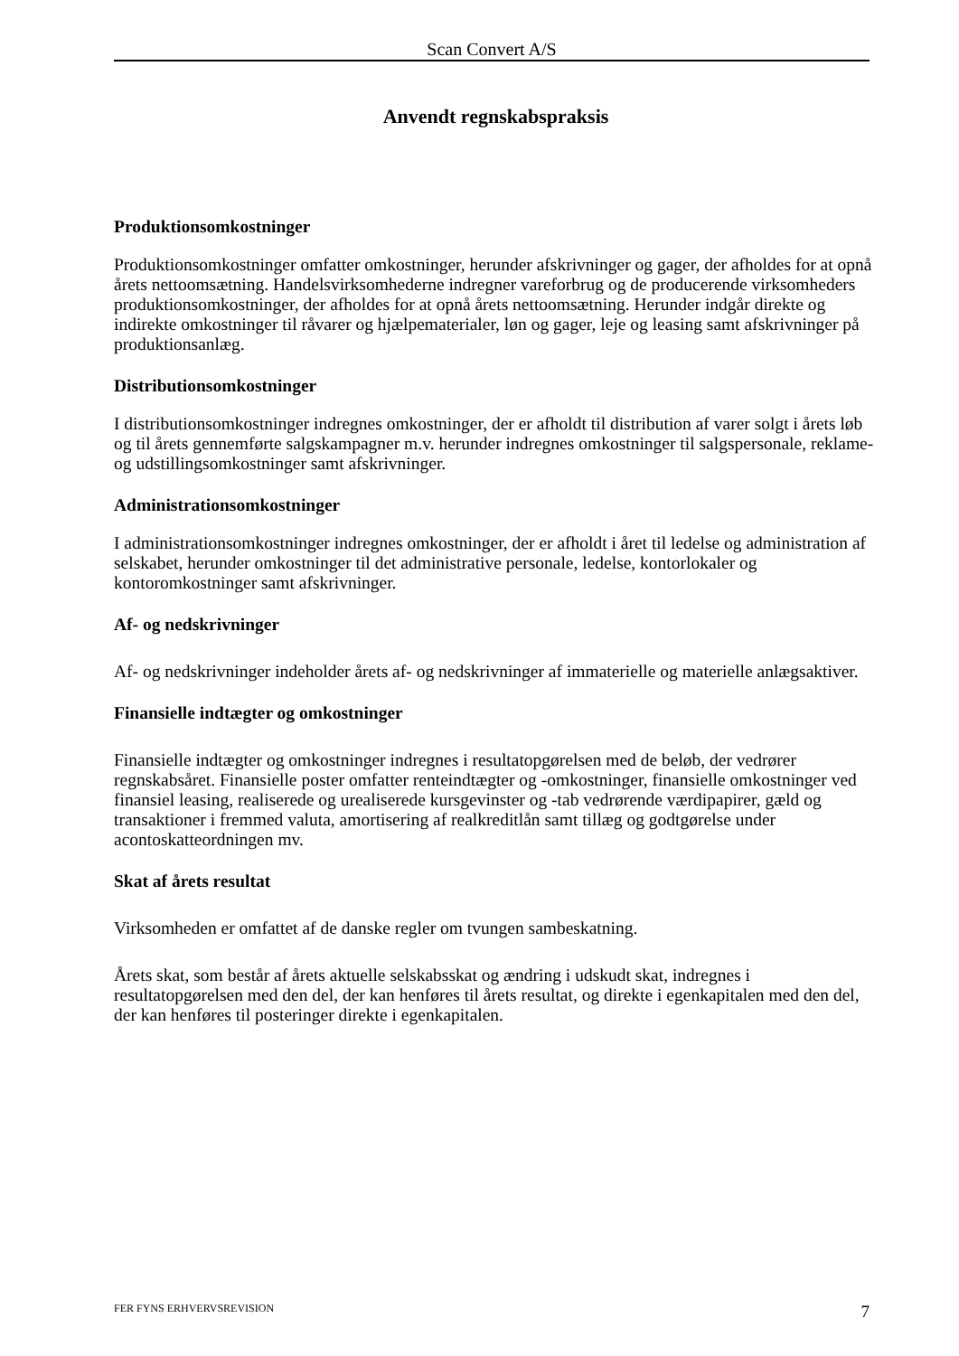Scan Convert A/S
Anvendt regnskabspraksis
Produktionsomkostninger
Produktionsomkostninger omfatter omkostninger, herunder afskrivninger og gager, der afholdes for at opnå årets nettoomsætning. Handelsvirksomhederne indregner vareforbrug og de producerende virksomheders produktionsomkostninger, der afholdes for at opnå årets nettoomsætning. Herunder indgår direkte og indirekte omkostninger til råvarer og hjælpematerialer, løn og gager, leje og leasing samt afskrivninger på produktionsanlæg.
Distributionsomkostninger
I distributionsomkostninger indregnes omkostninger, der er afholdt til distribution af varer solgt i årets løb og til årets gennemførte salgskampagner m.v. herunder indregnes omkostninger til salgspersonale, reklame- og udstillingsomkostninger samt afskrivninger.
Administrationsomkostninger
I administrationsomkostninger indregnes omkostninger, der er afholdt i året til ledelse og administration af selskabet, herunder omkostninger til det administrative personale, ledelse, kontorlokaler og kontoromkostninger samt afskrivninger.
Af- og nedskrivninger
Af- og nedskrivninger indeholder årets af- og nedskrivninger af immaterielle og materielle anlægsaktiver.
Finansielle indtægter og omkostninger
Finansielle indtægter og omkostninger indregnes i resultatopgørelsen med de beløb, der vedrører regnskabsåret. Finansielle poster omfatter renteindtægter og -omkostninger, finansielle omkostninger ved finansiel leasing, realiserede og urealiserede kursgevinster og -tab vedrørende værdipapirer, gæld og transaktioner i fremmed valuta, amortisering af realkreditlån samt tillæg og godtgørelse under acontoskatteordningen mv.
Skat af årets resultat
Virksomheden er omfattet af de danske regler om tvungen sambeskatning.
Årets skat, som består af årets aktuelle selskabsskat og ændring i udskudt skat, indregnes i resultatopgørelsen med den del, der kan henføres til årets resultat, og direkte i egenkapitalen med den del, der kan henføres til posteringer direkte i egenkapitalen.
FER FYNS ERHVERVSREVISION 7